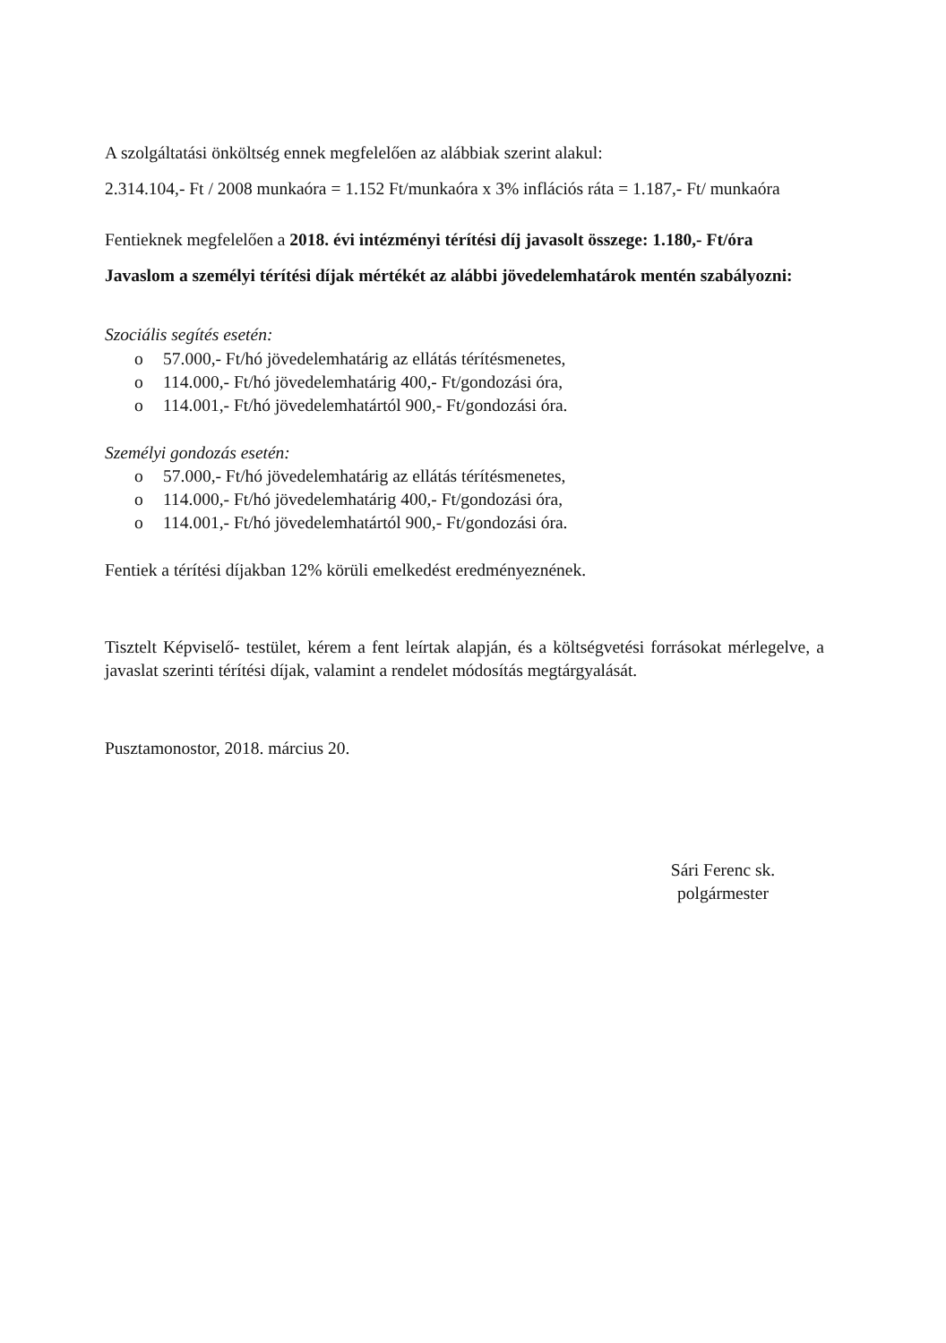A szolgáltatási önköltség ennek megfelelően az alábbiak szerint alakul:
2.314.104,- Ft / 2008 munkaóra = 1.152 Ft/munkaóra x 3% inflációs ráta = 1.187,- Ft/ munkaóra
Fentieknek megfelelően a 2018. évi intézményi térítési díj javasolt összege: 1.180,- Ft/óra
Javaslom a személyi térítési díjak mértékét az alábbi jövedelemhatárok mentén szabályozni:
Szociális segítés esetén:
o 57.000,- Ft/hó jövedelemhatárig az ellátás térítésmenetes,
o 114.000,- Ft/hó jövedelemhatárig 400,- Ft/gondozási óra,
o 114.001,- Ft/hó jövedelemhatártól 900,- Ft/gondozási óra.
Személyi gondozás esetén:
o 57.000,- Ft/hó jövedelemhatárig az ellátás térítésmenetes,
o 114.000,- Ft/hó jövedelemhatárig 400,- Ft/gondozási óra,
o 114.001,- Ft/hó jövedelemhatártól 900,- Ft/gondozási óra.
Fentiek a térítési díjakban 12% körüli emelkedést eredményeznének.
Tisztelt Képviselő- testület, kérem a fent leírtak alapján, és a költségvetési forrásokat mérlegelve, a javaslat szerinti térítési díjak, valamint a rendelet módosítás megtárgyalását.
Pusztamonostor, 2018. március 20.
Sári Ferenc sk.
polgármester